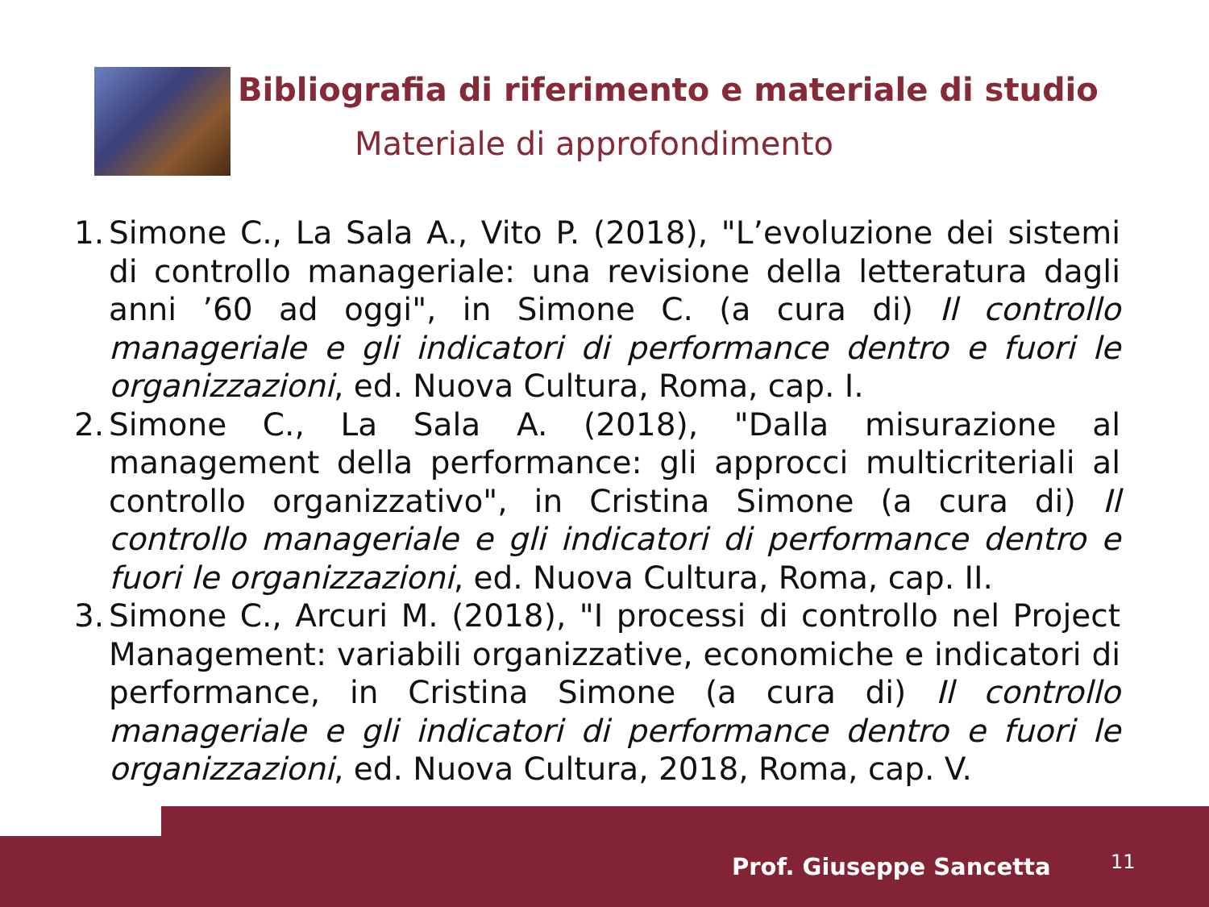Bibliografia di riferimento e materiale di studio
Materiale di approfondimento
1. Simone C., La Sala A., Vito P. (2018), "L’evoluzione dei sistemi di controllo manageriale: una revisione della letteratura dagli anni ’60 ad oggi", in Simone C. (a cura di) Il controllo manageriale e gli indicatori di performance dentro e fuori le organizzazioni, ed. Nuova Cultura, Roma, cap. I.
2. Simone C., La Sala A. (2018), "Dalla misurazione al management della performance: gli approcci multicriteriali al controllo organizzativo", in Cristina Simone (a cura di) Il controllo manageriale e gli indicatori di performance dentro e fuori le organizzazioni, ed. Nuova Cultura, Roma, cap. II.
3. Simone C., Arcuri M. (2018), "I processi di controllo nel Project Management: variabili organizzative, economiche e indicatori di performance, in Cristina Simone (a cura di) Il controllo manageriale e gli indicatori di performance dentro e fuori le organizzazioni, ed. Nuova Cultura, 2018, Roma, cap. V.
Prof. Giuseppe Sancetta 11